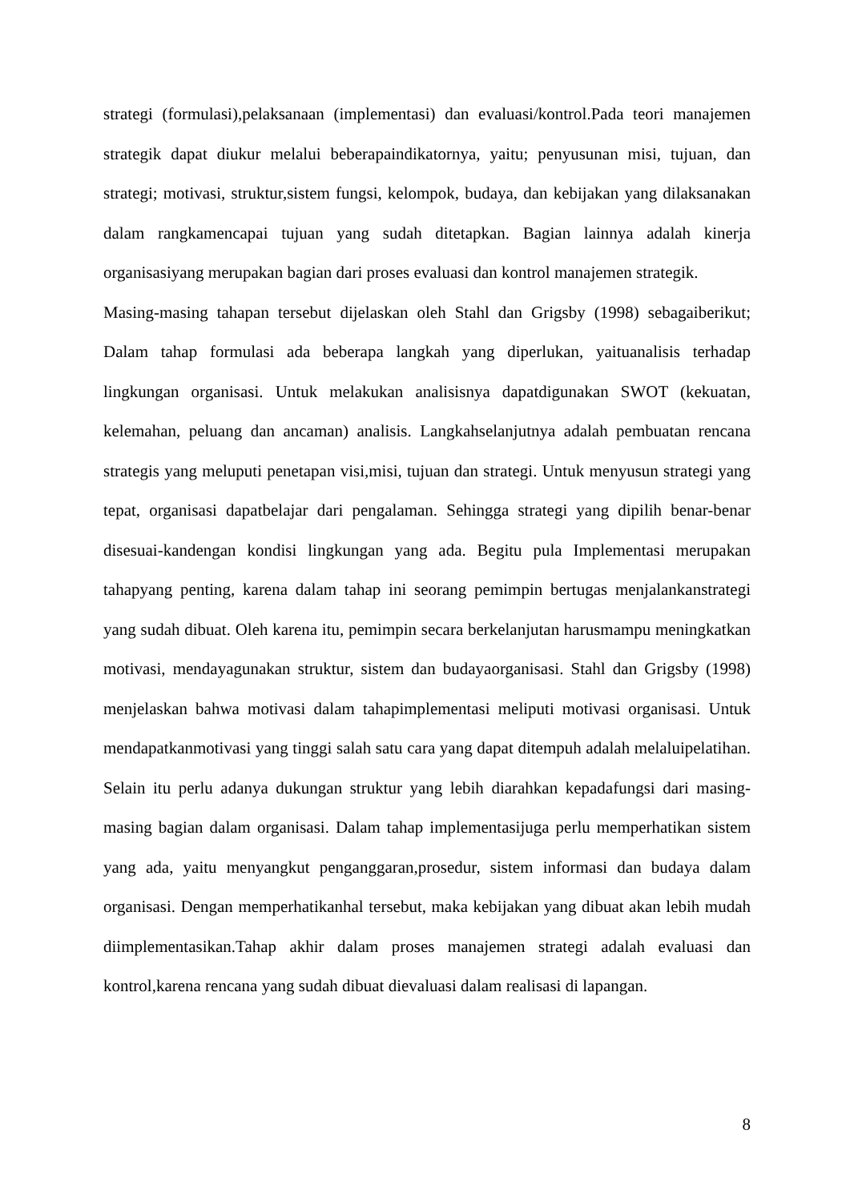strategi (formulasi),pelaksanaan (implementasi) dan evaluasi/kontrol.Pada teori manajemen strategik dapat diukur melalui beberapaindikatornya, yaitu; penyusunan misi, tujuan, dan strategi; motivasi, struktur,sistem fungsi, kelompok, budaya, dan kebijakan yang dilaksanakan dalam rangkamencapai tujuan yang sudah ditetapkan. Bagian lainnya adalah kinerja organisasiyang merupakan bagian dari proses evaluasi dan kontrol manajemen strategik.
Masing-masing tahapan tersebut dijelaskan oleh Stahl dan Grigsby (1998) sebagaiberikut; Dalam tahap formulasi ada beberapa langkah yang diperlukan, yaituanalisis terhadap lingkungan organisasi. Untuk melakukan analisisnya dapatdigunakan SWOT (kekuatan, kelemahan, peluang dan ancaman) analisis. Langkahselanjutnya adalah pembuatan rencana strategis yang meluputi penetapan visi,misi, tujuan dan strategi. Untuk menyusun strategi yang tepat, organisasi dapatbelajar dari pengalaman. Sehingga strategi yang dipilih benar-benar disesuai-kandengan kondisi lingkungan yang ada. Begitu pula Implementasi merupakan tahapyang penting, karena dalam tahap ini seorang pemimpin bertugas menjalankanstrategi yang sudah dibuat. Oleh karena itu, pemimpin secara berkelanjutan harusmampu meningkatkan motivasi, mendayagunakan struktur, sistem dan budayaorganisasi. Stahl dan Grigsby (1998) menjelaskan bahwa motivasi dalam tahapimplementasi meliputi motivasi organisasi. Untuk mendapatkanmotivasi yang tinggi salah satu cara yang dapat ditempuh adalah melaluipelatihan. Selain itu perlu adanya dukungan struktur yang lebih diarahkan kepadafungsi dari masing-masing bagian dalam organisasi. Dalam tahap implementasijuga perlu memperhatikan sistem yang ada, yaitu menyangkut penganggaran,prosedur, sistem informasi dan budaya dalam organisasi. Dengan memperhatikanhal tersebut, maka kebijakan yang dibuat akan lebih mudah diimplementasikan.Tahap akhir dalam proses manajemen strategi adalah evaluasi dan kontrol,karena rencana yang sudah dibuat dievaluasi dalam realisasi di lapangan.
8